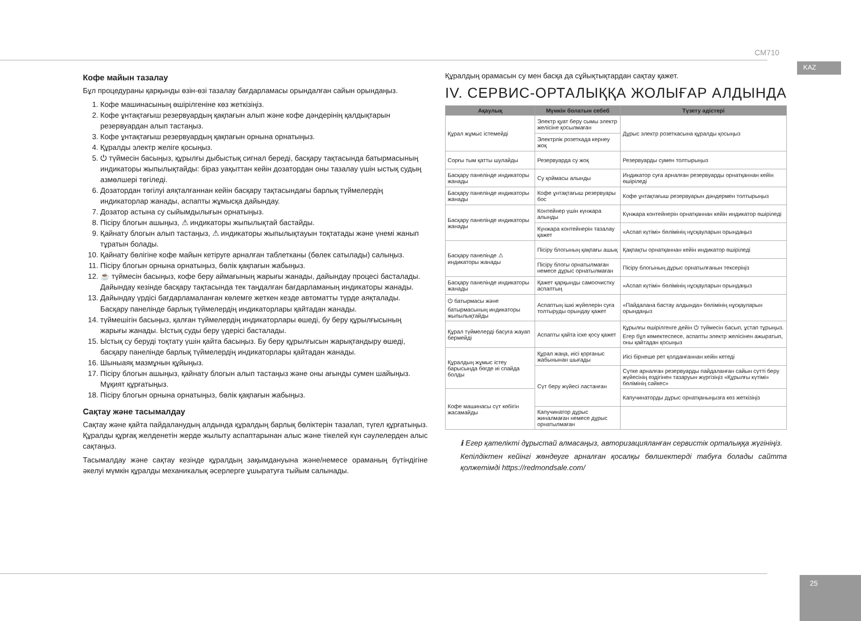CM710
KAZ
Кофе майын тазалау
Бұл процедураны қарқынды өзін-өзі тазалау бағдарламасы орындалған сайын орындаңыз.
1. Кофе машинасының өшірілгеніне көз жеткізіңіз.
2. Кофе ұнтақтағыш резервуардың қақпағын алып және кофе дәндерінің қалдықтарын резервуардан алып тастаңыз.
3. Кофе ұнтақтағыш резервуардың қақпағын орнына орнатыңыз.
4. Құралды электр желіге қосыңыз.
5. ⏻ түймесін басыңыз, құрылғы дыбыстық сигнал береді, басқару тақтасында батырмасының индикаторы жыпылықтайды: біраз уақыттан кейін дозатордан оны тазалау үшін ыстық судың азмөлшері төгіледі.
6. Дозатордан төгілуі аяқталғаннан кейін басқару тақтасындағы барлық түймелердің индикаторлар жанады, аспапты жұмысқа дайындау.
7. Дозатор астына су сыйымдылығын орнатыңыз.
8. Пісіру блогын ашыңыз, ⚠ индикаторы жыпылықтай бастайды.
9. Қайнату блогын алып тастаңыз, ⚠ индикаторы жыпылықтауын тоқтатады және үнемі жанып тұратын болады.
10. Қайнату бөлігіне кофе майын кетіруге арналған таблетканы (бөлек сатылады) салыңыз.
11. Пісіру блогын орнына орнатыңыз, бөлік қақпағын жабыңыз.
12. ☕ түймесін басыңыз, кофе беру аймағының жарығы жанады, дайындау процесі басталады. Дайындау кезінде басқару тақтасында тек таңдалған бағдарламаның индикаторы жанады.
13. Дайындау үрдісі бағдарламаланған көлемге жеткен кезде автоматты түрде аяқталады. Басқару панелінде барлық түймелердің индикаторлары қайтадан жанады.
14. түймешігін басыңыз, қалған түймелердің индикаторлары өшеді, бу беру құрылғысының жарығы жанады. Ыстық суды беру үдерісі басталады.
15. Ыстық су беруді тоқтату үшін қайта басыңыз. Бу беру құрылғысын жарықтандыру өшеді, басқару панелінде барлық түймелердің индикаторлары қайтадан жанады.
16. Шыныаяқ мазмұнын құйыңыз.
17. Пісіру блогын ашыңыз, қайнату блогын алып тастаңыз және оны ағынды сумен шайыңыз. Мұқият құрғатыңыз.
18. Пісіру блогын орнына орнатыңыз, бөлік қақпағын жабыңыз.
Сақтау және тасымалдау
Сақтау және қайта пайдаланудың алдында құралдың барлық бөліктерін тазалап, түгел құрғатыңыз. Құралды құрғақ желденетін жерде жылыту аспаптарынан алыс және тікелей күн сәулелерден алыс сақтаңыз.
Тасымалдау және сақтау кезінде құралдың зақымдануына және/немесе ораманың бүтіндігіне әкелуі мүмкін құралды механикалық әсерлерге ұшыратуға тыйым салынады.
Құралдың орамасын су мен басқа да сұйықтықтардан сақтау қажет.
IV. СЕРВИС-ОРТАЛЫҚҚА ЖОЛЫҒАР АЛДЫНДА
| Ақаулық | Мүмкін болатын себеб | Түзету әдістері |
| --- | --- | --- |
| Құрал жұмыс істемейді | Электр қуат беру сымы электр желісіне қосылмаған | Дұрыс электр розеткасына құралды қосыңыз |
| | Электрлік розеткада кернеу жоқ | |
| Сорғы тым қатты шулайды | Резервуарда су жоқ | Резервуарды сумен толтырыңыз |
| Басқару панелінде индикаторы жанады | Су қоймасы алынды | Индикатор суға арналған резервуарды орнатқаннан кейін өшіріледі |
| Басқару панелінде индикаторы жанады | Кофе ұнтақтағыш резервуары бос | Кофе ұнтақтағыш резервуарын дәндермен толтырыңыз |
| Басқару панелінде индикаторы жанады | Контейнер үшін күнжара алынды | Күнжара контейнерін орнатқаннан кейін индикатор өшіріледі |
| | Күнжара контейнерін тазалау қажет | «Аспап күтімі» бөлімінің нұсқауларын орындаңыз |
| Басқару панелінде ⚠ индикаторы жанады | Пісіру блогының қақпағы ашық | Қақпақты орнатқаннан кейін индикатор өшіріледі |
| | Пісіру блогы орнатылмаған немесе дұрыс орнатылмаған | Пісіру блогының дұрыс орнатылғанын тексеріңіз |
| Басқару панелінде индикаторы жанады | Қажет қарқынды самоочистку аспаптың | «Аспап күтімі» бөлімінің нұсқауларын орындаңыз |
| ⏻ батырмасы және батырмасының индикаторы жыпылықтайды | Аспаптың ішкі жүйелерін суға толтыруды орындау қажет | «Пайдалана бастау алдында» бөлімінің нұсқауларын орындаңыз |
| Құрал түймелерді басуға жауап бермейді | Аспапты қайта іске қосу қажет | Құрылғы өшірілгенге дейін ⏻ түймесін басып, ұстап тұрыңыз. Егер бұл көмектеспесе, аспапты электр желісінен ажыратып, оны қайтадан қосыңыз |
| Құралдың жұмыс істеу барысында бөгде иі спайда болды | Құрал жаңа, иісі қорғаныс жабынынан шығады | Иісі бірнеше рет қолданғаннан кейін кетеді |
| | Сүт беру жүйесі ластанған | Сүтке арналған резервуарды пайдаланған сайын сүтті беру жүйесінің өздігінен тазаруын жүргізіңіз «Құрылғы күтімі» бөлімінің сәйкес» |
| Кофе машинасы сүт көбігін жасамайды | | Капучинаторды дұрыс орнатқаныңызға көз жеткізіңіз |
| | Капучинатор дұрыс жиналмаған немесе дұрыс орнатылмаған | |
ℹ Егер қателікті дұрыстай алмасаңыз, авторизацияланған сервистік орталыққа жүгініңіз.
Кепілдіктен кейінгі жөндеуге арналған қосалқы бөлшектерді табуға болады сайтта қолжетімді https://redmondsale.com/
25